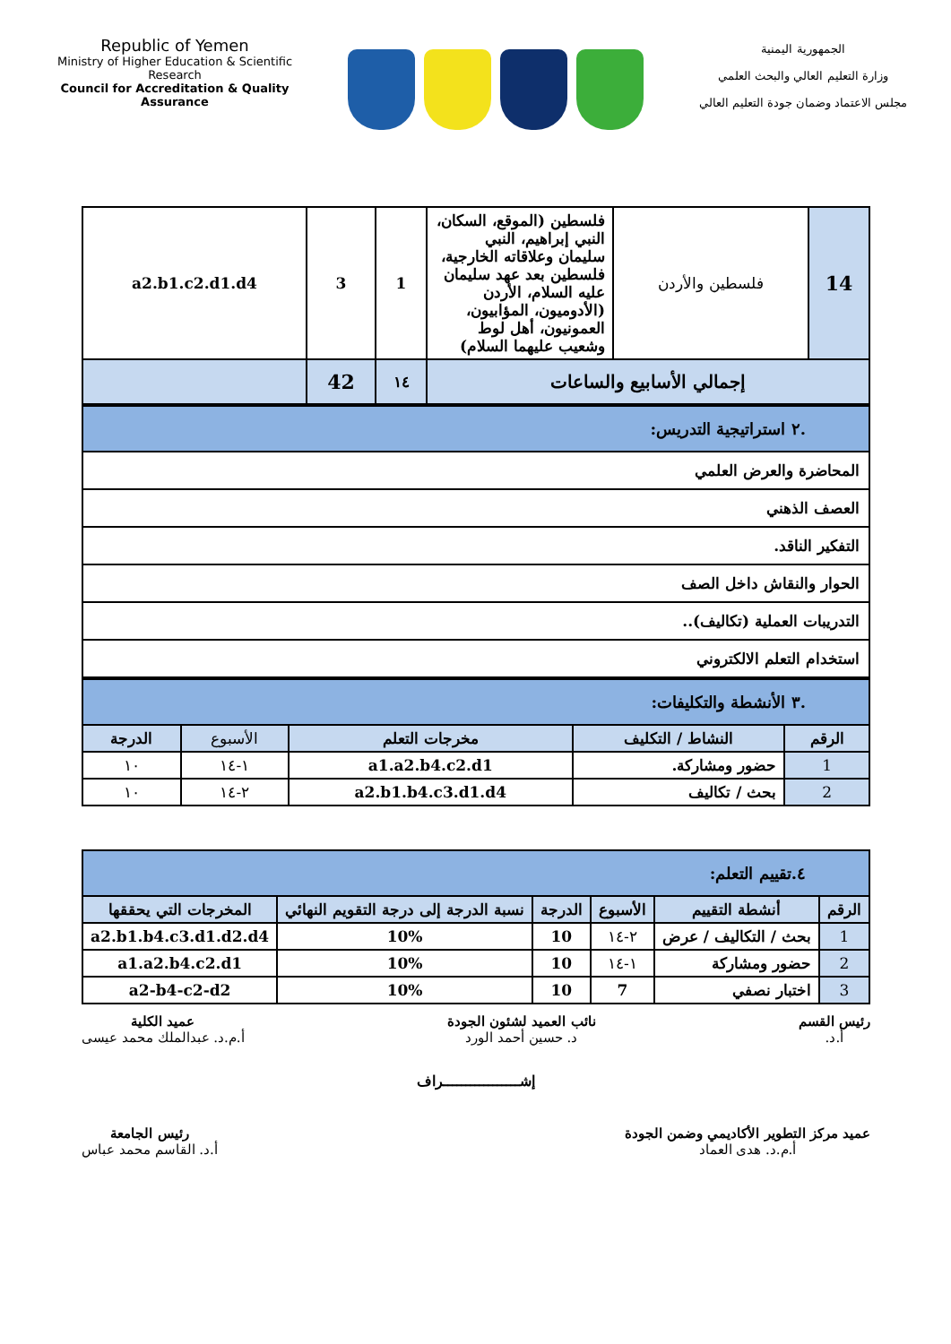Republic of Yemen
Ministry of Higher Education & Scientific Research
Council for Accreditation & Quality Assurance
الجمهورية اليمنية
وزارة التعليم العالي والبحث العلمي
مجلس الاعتماد وضمان جودة التعليم العالي
| 14 | فلسطين والأردن | فلسطين (الموقع، السكان، النبي إبراهيم، النبي سليمان وعلاقاته الخارجية، فلسطين بعد عهد سليمان عليه السلام، الأردن (الأدوميون، المؤابيون، العمونيون، أهل لوط وشعيب عليهما السلام) | 1 | 3 | a2.b1.c2.d1.d4 |
| إجمالي الأسابيع والساعات | | | ١٤ | 42 | |
| .٢ استراتيجية التدريس: |
| المحاضرة والعرض العلمي |
| العصف الذهني |
| التفكير الناقد. |
| الحوار والنقاش داخل الصف |
| التدريبات العملية (تكاليف).. |
| استخدام التعلم الالكتروني |
| .٣ الأنشطة والتكليفات: | | | | |
| الرقم | النشاط / التكليف | مخرجات التعلم | الأسبوع | الدرجة |
| 1 | حضور ومشاركة. | a1.a2.b4.c2.d1 | ١-١٤ | ١٠ |
| 2 | بحث / تكاليف | a2.b1.b4.c3.d1.d4 | ٢-١٤ | ١٠ |
| ٤.تقييم التعلم: | | | | | |
| الرقم | أنشطة التقييم | الأسبوع | الدرجة | نسبة الدرجة إلى درجة التقويم النهائي | المخرجات التي يحققها |
| 1 | بحث / التكاليف / عرض | ٢-١٤ | 10 | 10% | a2.b1.b4.c3.d1.d2.d4 |
| 2 | حضور ومشاركة | ١-١٤ | 10 | 10% | a1.a2.b4.c2.d1 |
| 3 | اختبار نصفي | 7 | 10 | 10% | a2-b4-c2-d2 |
رئيس القسم
أ.د.
نائب العميد لشئون الجودة
د. حسين أحمد الورد
عميد الكلية
أ.م.د. عبدالملك محمد عيسى
إشـــــــــــــــــراف
عميد مركز التطوير الأكاديمي وضمن الجودة
أ.م.د. هدى العماد
رئيس الجامعة
أ.د. القاسم محمد عباس